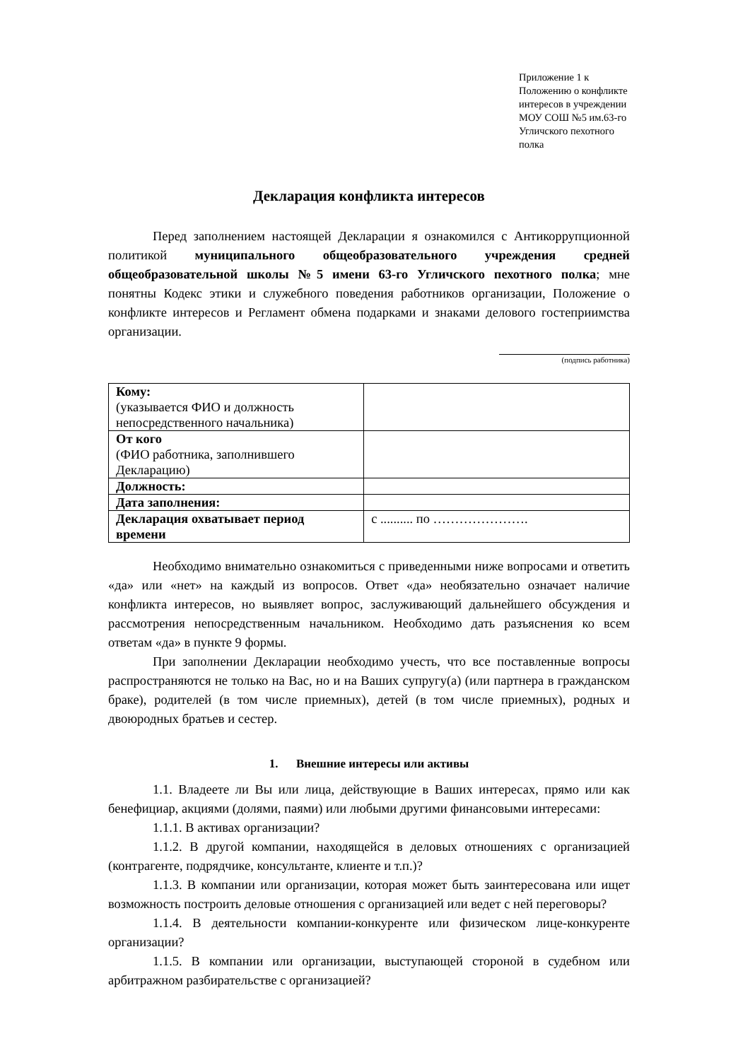Приложение 1 к Положению о конфликте интересов в учреждении МОУ СОШ №5 им.63-го Угличского пехотного полка
Декларация конфликта интересов
Перед заполнением настоящей Декларации я ознакомился с Антикоррупционной политикой муниципального общеобразовательного учреждения средней общеобразовательной школы №5 имени 63-го Угличского пехотного полка; мне понятны Кодекс этики и служебного поведения работников организации, Положение о конфликте интересов и Регламент обмена подарками и знаками делового гостеприимства организации.
(подпись работника)
| Кому: (указывается ФИО и должность непосредственного начальника) | |
| От кого (ФИО работника, заполнившего Декларацию) | |
| Должность: | |
| Дата заполнения: | |
| Декларация охватывает период времени | с .......... по …………………. |
Необходимо внимательно ознакомиться с приведенными ниже вопросами и ответить «да» или «нет» на каждый из вопросов. Ответ «да» необязательно означает наличие конфликта интересов, но выявляет вопрос, заслуживающий дальнейшего обсуждения и рассмотрения непосредственным начальником. Необходимо дать разъяснения ко всем ответам «да» в пункте 9 формы.
При заполнении Декларации необходимо учесть, что все поставленные вопросы распространяются не только на Вас, но и на Ваших супругу(а) (или партнера в гражданском браке), родителей (в том числе приемных), детей (в том числе приемных), родных и двоюродных братьев и сестер.
1. Внешние интересы или активы
1.1. Владеете ли Вы или лица, действующие в Ваших интересах, прямо или как бенефициар, акциями (долями, паями) или любыми другими финансовыми интересами:
1.1.1. В активах организации?
1.1.2. В другой компании, находящейся в деловых отношениях с организацией (контрагенте, подрядчике, консультанте, клиенте и т.п.)?
1.1.3. В компании или организации, которая может быть заинтересована или ищет возможность построить деловые отношения с организацией или ведет с ней переговоры?
1.1.4. В деятельности компании-конкуренте или физическом лице-конкуренте организации?
1.1.5. В компании или организации, выступающей стороной в судебном или арбитражном разбирательстве с организацией?